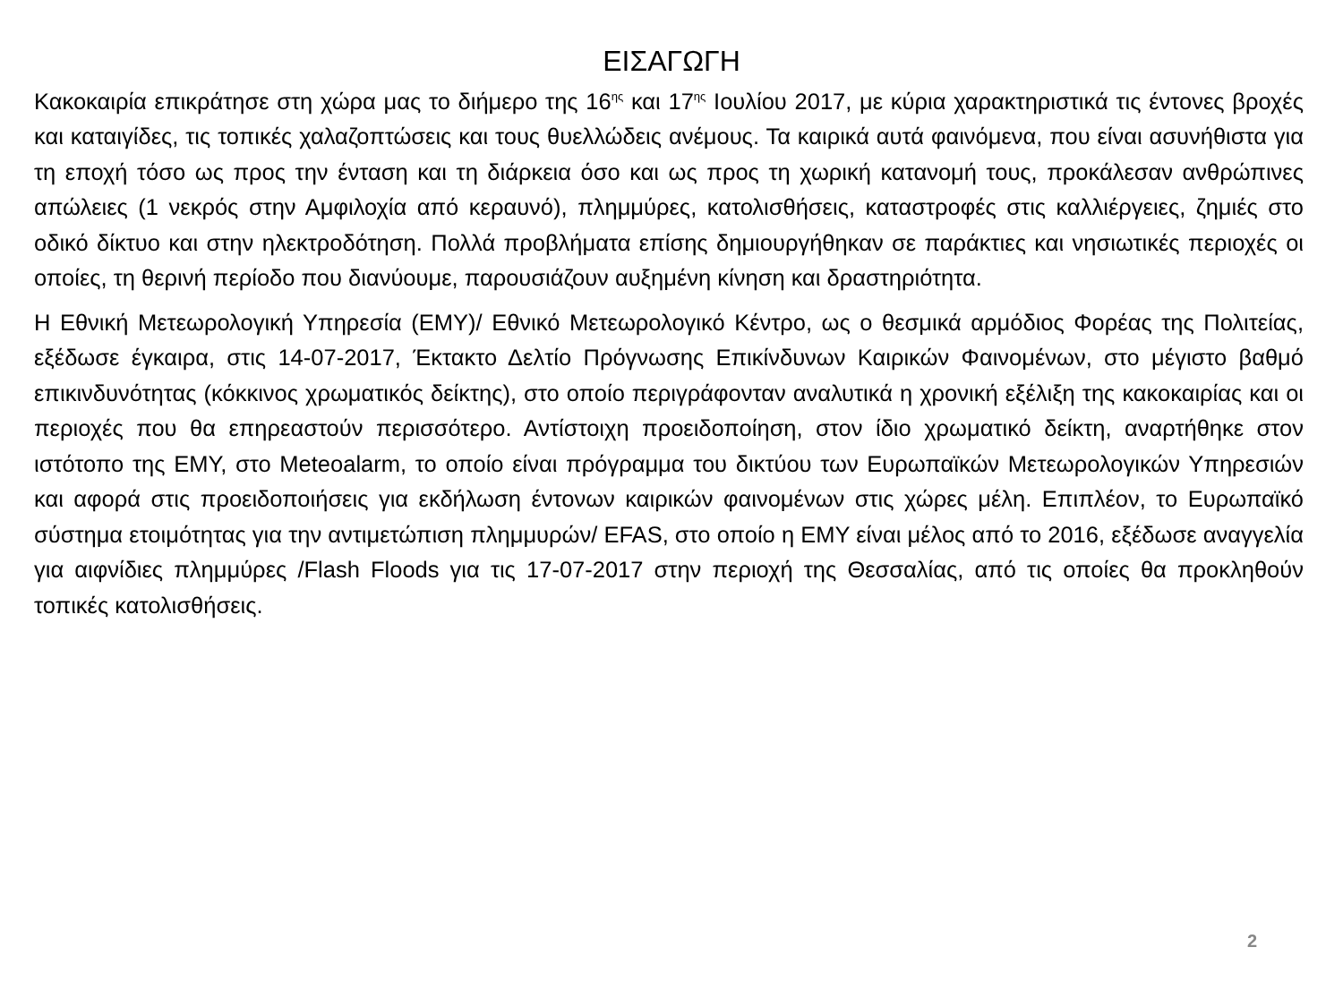ΕΙΣΑΓΩΓΗ
Κακοκαιρία επικράτησε στη χώρα μας το διήμερο της 16<sup>ης</sup> και 17<sup>ης</sup> Ιουλίου 2017, με κύρια χαρακτηριστικά τις έντονες βροχές και καταιγίδες, τις τοπικές χαλαζοπτώσεις και τους θυελλώδεις ανέμους. Τα καιρικά αυτά φαινόμενα, που είναι ασυνήθιστα για τη εποχή τόσο ως προς την ένταση και τη διάρκεια όσο και ως προς τη χωρική κατανομή τους, προκάλεσαν ανθρώπινες απώλειες (1 νεκρός στην Αμφιλοχία από κεραυνό), πλημμύρες, κατολισθήσεις, καταστροφές στις καλλιέργειες, ζημιές στο οδικό δίκτυο και στην ηλεκτροδότηση. Πολλά προβλήματα επίσης δημιουργήθηκαν σε παράκτιες και νησιωτικές περιοχές οι οποίες, τη θερινή περίοδο που διανύουμε, παρουσιάζουν αυξημένη κίνηση και δραστηριότητα.
Η Εθνική Μετεωρολογική Υπηρεσία (ΕΜΥ)/ Εθνικό Μετεωρολογικό Κέντρο, ως ο θεσμικά αρμόδιος Φορέας της Πολιτείας, εξέδωσε έγκαιρα, στις 14-07-2017, Έκτακτο Δελτίο Πρόγνωσης Επικίνδυνων Καιρικών Φαινομένων, στο μέγιστο βαθμό επικινδυνότητας (κόκκινος χρωματικός δείκτης), στο οποίο περιγράφονταν αναλυτικά η χρονική εξέλιξη της κακοκαιρίας και οι περιοχές που θα επηρεαστούν περισσότερο. Αντίστοιχη προειδοποίηση, στον ίδιο χρωματικό δείκτη, αναρτήθηκε στον ιστότοπο της ΕΜΥ, στο Meteoalarm, το οποίο είναι πρόγραμμα του δικτύου των Ευρωπαϊκών Μετεωρολογικών Υπηρεσιών και αφορά στις προειδοποιήσεις για εκδήλωση έντονων καιρικών φαινομένων στις χώρες μέλη. Επιπλέον, το Ευρωπαϊκό σύστημα ετοιμότητας για την αντιμετώπιση πλημμυρών/ EFAS, στο οποίο η ΕΜΥ είναι μέλος από το 2016, εξέδωσε αναγγελία για αιφνίδιες πλημμύρες /Flash Floods για τις 17-07-2017 στην περιοχή της Θεσσαλίας, από τις οποίες θα προκληθούν τοπικές κατολισθήσεις.
2